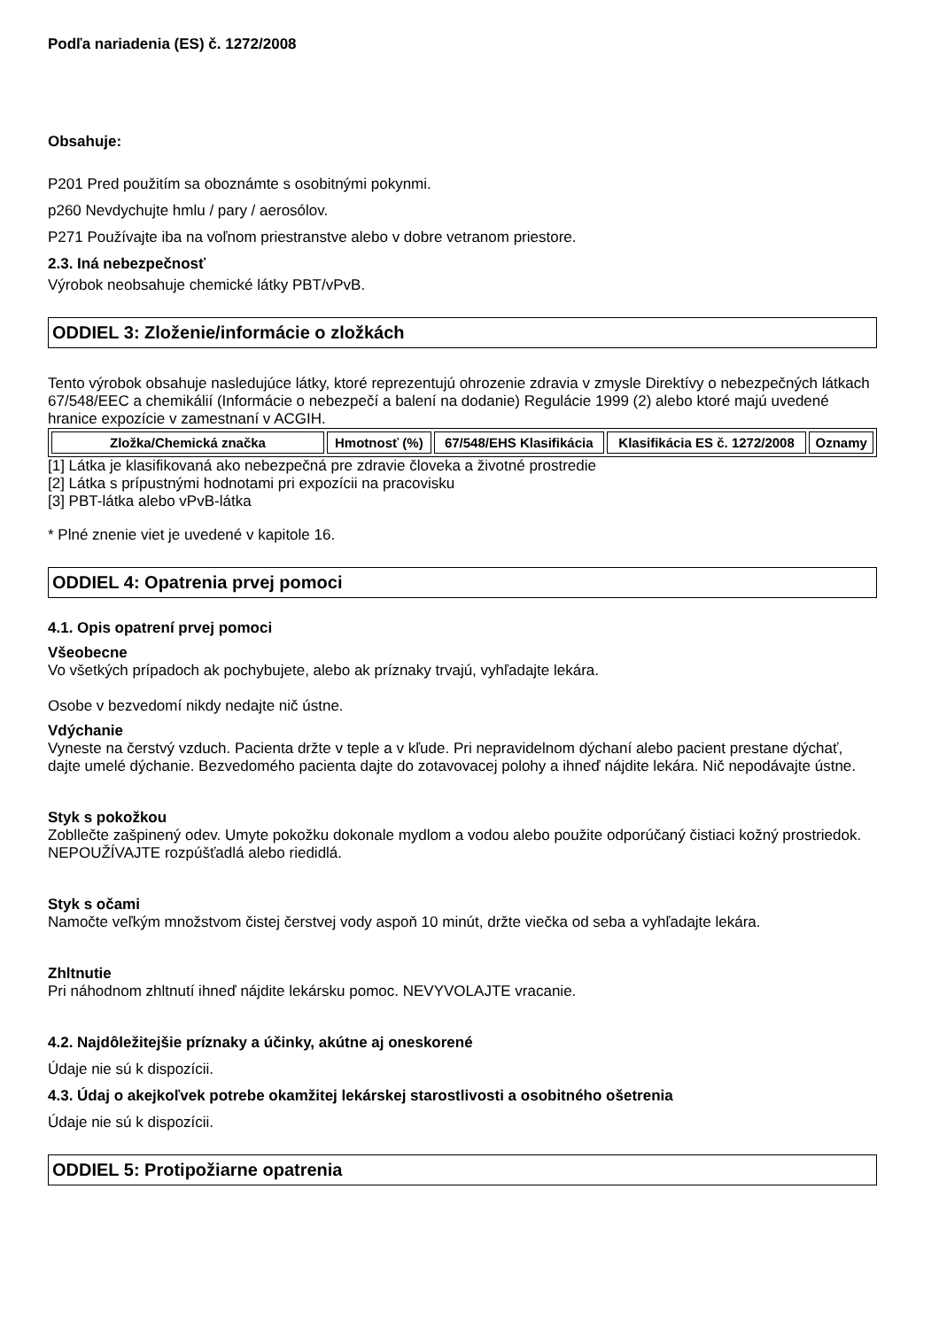Podľa nariadenia (ES) č. 1272/2008
Obsahuje:
P201 Pred použitím sa oboznámte s osobitnými pokynmi.
p260 Nevdychujte hmlu / pary / aerosólov.
P271 Používajte iba na voľnom priestranstve alebo v dobre vetranom priestore.
2.3. Iná nebezpečnosť
Výrobok neobsahuje chemické látky PBT/vPvB.
ODDIEL 3: Zloženie/informácie o zložkách
Tento výrobok obsahuje nasledujúce látky, ktoré reprezentujú ohrozenie zdravia v zmysle Direktívy o nebezpečných látkach 67/548/EEC a chemikálií (Informácie o nebezpečí a balení na dodanie) Regulácie 1999 (2) alebo ktoré majú uvedené hranice expozície v zamestnaní v ACGIH.
| Zložka/Chemická značka | Hmotnosť (%) | 67/548/EHS Klasifikácia | Klasifikácia ES č. 1272/2008 | Oznamy |
| --- | --- | --- | --- | --- |
[1] Látka je klasifikovaná ako nebezpečná pre zdravie človeka a životné prostredie
[2] Látka s prípustnými hodnotami pri expozícii na pracovisku
[3] PBT-látka alebo vPvB-látka
* Plné znenie viet je uvedené v kapitole 16.
ODDIEL 4: Opatrenia prvej pomoci
4.1. Opis opatrení prvej pomoci
Všeobecne
Vo všetkých prípadoch ak pochybujete, alebo ak príznaky trvajú, vyhľadajte lekára.
Osobe v bezvedomí nikdy nedajte nič ústne.
Vdýchanie
Vyneste na čerstvý vzduch. Pacienta držte v teple a v kľude. Pri nepravidelnom dýchaní alebo pacient prestane dýchať, dajte umelé dýchanie. Bezvedomého pacienta dajte do zotavovacej polohy a ihneď nájdite lekára. Nič nepodávajte ústne.
Styk s pokožkou
Zobllečte zašpinený odev. Umyte pokožku dokonale mydlom a vodou alebo použite odporúčaný čistiaci kožný prostriedok. NEPOUŽÍVAJTE rozpúšťadlá alebo riedidlá.
Styk s očami
Namočte veľkým množstvom čistej čerstvej vody aspoň 10 minút, držte viečka od seba a vyhľadajte lekára.
Zhltnutie
Pri náhodnom zhltnutí ihneď nájdite lekársku pomoc. NEVYVOLAJTE vracanie.
4.2. Najdôležitejšie príznaky a účinky, akútne aj oneskorené
Údaje nie sú k dispozícii.
4.3. Údaj o akejkoľvek potrebe okamžitej lekárskej starostlivosti a osobitného ošetrenia
Údaje nie sú k dispozícii.
ODDIEL 5: Protipožiarne opatrenia